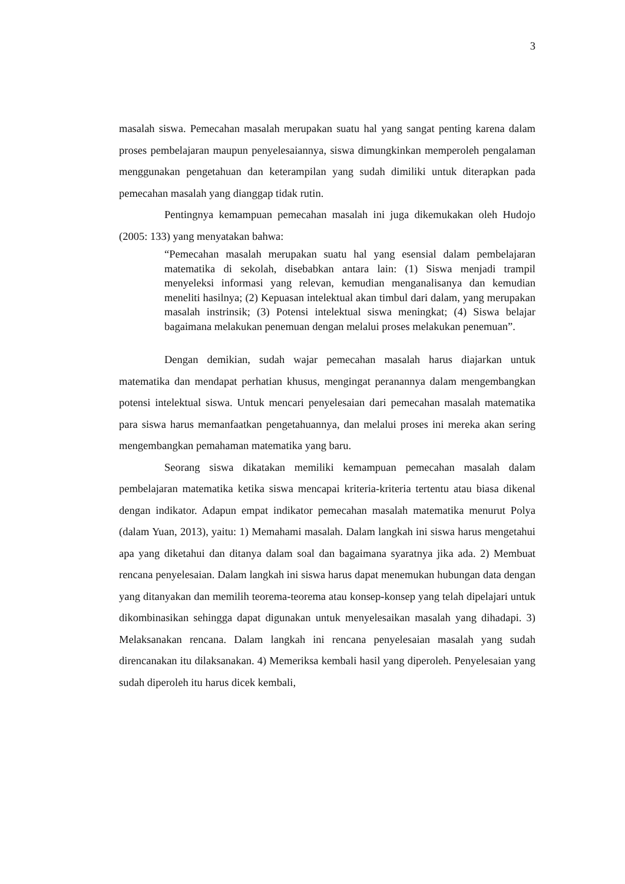3
masalah siswa. Pemecahan masalah merupakan suatu hal yang sangat penting karena dalam proses pembelajaran maupun penyelesaiannya, siswa dimungkinkan memperoleh pengalaman menggunakan pengetahuan dan keterampilan yang sudah dimiliki untuk diterapkan pada pemecahan masalah yang dianggap tidak rutin.
Pentingnya kemampuan pemecahan masalah ini juga dikemukakan oleh Hudojo (2005: 133) yang menyatakan bahwa:
“Pemecahan masalah merupakan suatu hal yang esensial dalam pembelajaran matematika di sekolah, disebabkan antara lain: (1) Siswa menjadi trampil menyeleksi informasi yang relevan, kemudian menganalisanya dan kemudian meneliti hasilnya; (2) Kepuasan intelektual akan timbul dari dalam, yang merupakan masalah instrinsik; (3) Potensi intelektual siswa meningkat; (4) Siswa belajar bagaimana melakukan penemuan dengan melalui proses melakukan penemuan”.
Dengan demikian, sudah wajar pemecahan masalah harus diajarkan untuk matematika dan mendapat perhatian khusus, mengingat peranannya dalam mengembangkan potensi intelektual siswa. Untuk mencari penyelesaian dari pemecahan masalah matematika para siswa harus memanfaatkan pengetahuannya, dan melalui proses ini mereka akan sering mengembangkan pemahaman matematika yang baru.
Seorang siswa dikatakan memiliki kemampuan pemecahan masalah dalam pembelajaran matematika ketika siswa mencapai kriteria-kriteria tertentu atau biasa dikenal dengan indikator. Adapun empat indikator pemecahan masalah matematika menurut Polya (dalam Yuan, 2013), yaitu: 1) Memahami masalah. Dalam langkah ini siswa harus mengetahui apa yang diketahui dan ditanya dalam soal dan bagaimana syaratnya jika ada. 2) Membuat rencana penyelesaian. Dalam langkah ini siswa harus dapat menemukan hubungan data dengan yang ditanyakan dan memilih teorema-teorema atau konsep-konsep yang telah dipelajari untuk dikombinasikan sehingga dapat digunakan untuk menyelesaikan masalah yang dihadapi. 3) Melaksanakan rencana. Dalam langkah ini rencana penyelesaian masalah yang sudah direncanakan itu dilaksanakan. 4) Memeriksa kembali hasil yang diperoleh. Penyelesaian yang sudah diperoleh itu harus dicek kembali,